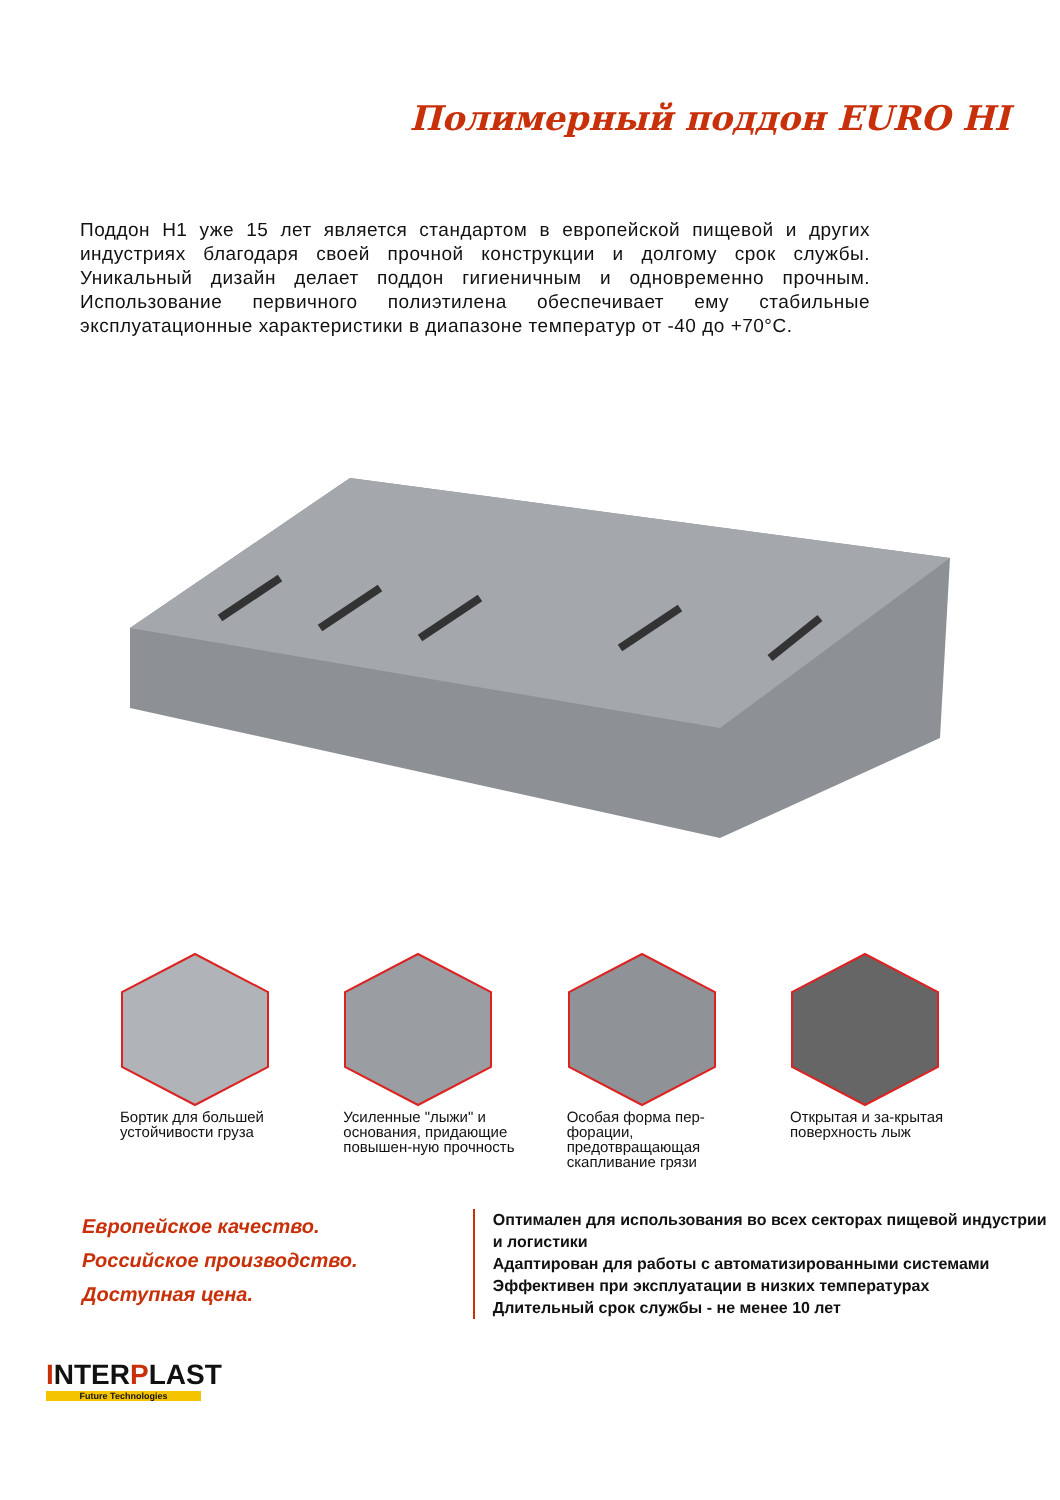Полимерный поддон EURO HI
Поддон H1 уже 15 лет является стандартом в европейской пищевой и других индустриях благодаря своей прочной конструкции и долгому срок службы. Уникальный дизайн делает поддон гигиеничным и одновременно прочным. Использование первичного полиэтилена обеспечивает ему стабильные эксплуатационные характеристики в диапазоне температур от -40 до +70°C.
Бортик для большей устойчивости груза
Усиленные "лыжи" и основания, придающие повышен-ную прочность
Особая форма пер-форации, предотвращающая скапливание грязи
Открытая и за-крытая поверхность лыж
Европейское качество.
Российское производство.
Доступная цена.
Оптимален для использования во всех секторах пищевой индустрии и логистики
Адаптирован для работы с автоматизированными системами
Эффективен при эксплуатации в низких температурах
Длительный срок службы - не менее 10 лет
INTERPLAST
Future Technologies